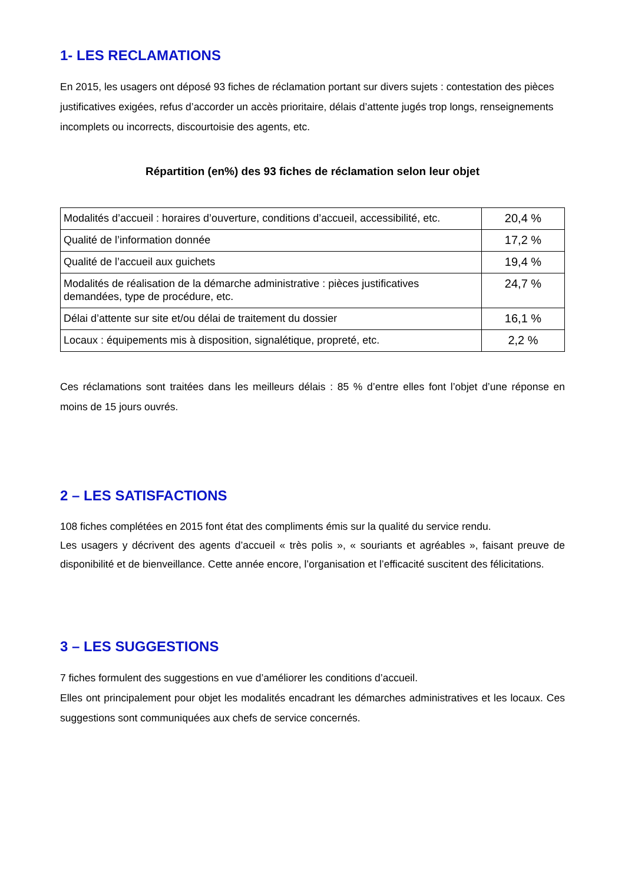1- LES RECLAMATIONS
En 2015, les usagers ont déposé 93 fiches de réclamation portant sur divers sujets : contestation des pièces justificatives exigées, refus d’accorder un accès prioritaire, délais d’attente jugés trop longs, renseignements incomplets ou incorrects, discourtoisie des agents, etc.
Répartition (en%) des 93 fiches de réclamation selon leur objet
| Modalités d’accueil : horaires d’ouverture, conditions d’accueil, accessibilité, etc. | 20,4 % |
| Qualité de l’information donnée | 17,2 % |
| Qualité de l’accueil aux guichets | 19,4 % |
| Modalités de réalisation de la démarche administrative : pièces justificatives demandées, type de procédure, etc. | 24,7 % |
| Délai d’attente sur site et/ou délai de traitement du dossier | 16,1 % |
| Locaux : équipements mis à disposition, signalétique, propreté, etc. | 2,2 % |
Ces réclamations sont traitées dans les meilleurs délais : 85 % d’entre elles font l’objet d’une réponse en moins de 15 jours ouvrés.
2 – LES SATISFACTIONS
108 fiches complétées en 2015 font état des compliments émis sur la qualité du service rendu.
Les usagers y décrivent des agents d’accueil « très polis », « souriants et agréables », faisant preuve de disponibilité et de bienveillance. Cette année encore, l’organisation et l’efficacité suscitent des félicitations.
3 – LES SUGGESTIONS
7 fiches formulent des suggestions en vue d’améliorer les conditions d’accueil.
Elles ont principalement pour objet les modalités encadrant les démarches administratives et les locaux. Ces suggestions sont communiquées aux chefs de service concernés.